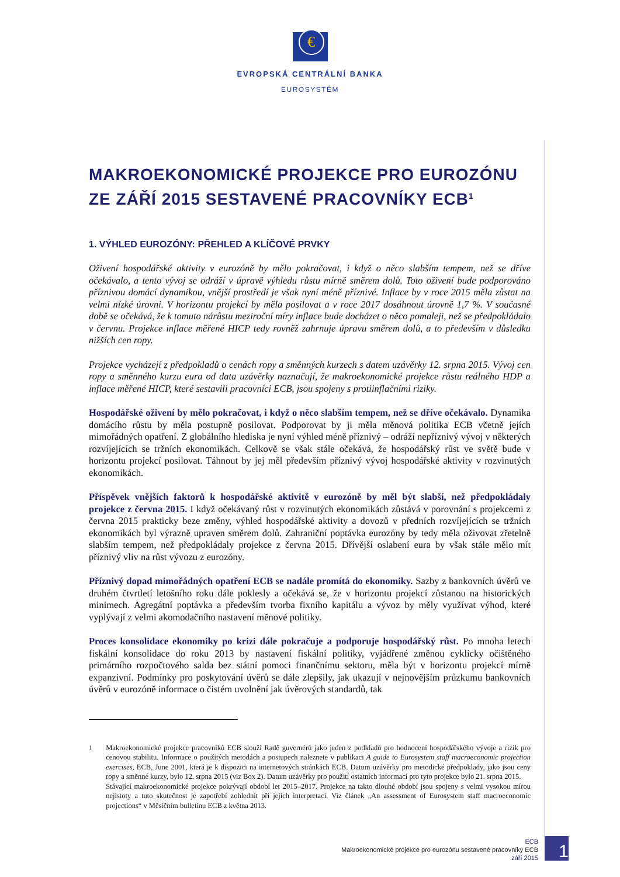€
EVROPSKÁ CENTRÁLNÍ BANKA
EUROSYSTÉM
MAKROEKONOMICKÉ PROJEKCE PRO EUROZÓNU ZE ZÁŘÍ 2015 SESTAVENÉ PRACOVNÍKY ECB<sup>1</sup>
1. VÝHLED EUROZÓNY: PŘEHLED A KLÍČOVÉ PRVKY
Oživení hospodářské aktivity v eurozóně by mělo pokračovat, i když o něco slabším tempem, než se dříve očekávalo, a tento vývoj se odráží v úpravě výhledu růstu mírně směrem dolů. Toto oživení bude podporováno příznivou domácí dynamikou, vnější prostředí je však nyní méně příznivé. Inflace by v roce 2015 měla zůstat na velmi nízké úrovni. V horizontu projekcí by měla posilovat a v roce 2017 dosáhnout úrovně 1,7 %. V současné době se očekává, že k tomuto nárůstu meziroční míry inflace bude docházet o něco pomaleji, než se předpokládalo v červnu. Projekce inflace měřené HICP tedy rovněž zahrnuje úpravu směrem dolů, a to především v důsledku nižších cen ropy.
Projekce vycházejí z předpokladů o cenách ropy a směnných kurzech s datem uzávěrky 12. srpna 2015. Vývoj cen ropy a směnného kurzu eura od data uzávěrky naznačují, že makroekonomické projekce růstu reálného HDP a inflace měřené HICP, které sestavili pracovníci ECB, jsou spojeny s protiinflačními riziky.
Hospodářské oživení by mělo pokračovat, i když o něco slabším tempem, než se dříve očekávalo. Dynamika domácího růstu by měla postupně posilovat. Podporovat by ji měla měnová politika ECB včetně jejích mimořádných opatření. Z globálního hlediska je nyní výhled méně příznivý – odráží nepříznivý vývoj v některých rozvíjejících se tržních ekonomikách. Celkově se však stále očekává, že hospodářský růst ve světě bude v horizontu projekcí posilovat. Táhnout by jej měl především příznivý vývoj hospodářské aktivity v rozvinutých ekonomikách.
Příspěvek vnějších faktorů k hospodářské aktivitě v eurozóně by měl být slabší, než předpokládaly projekce z června 2015. I když očekávaný růst v rozvinutých ekonomikách zůstává v porovnání s projekcemi z června 2015 prakticky beze změny, výhled hospodářské aktivity a dovozů v předních rozvíjejících se tržních ekonomikách byl výrazně upraven směrem dolů. Zahraniční poptávka eurozóny by tedy měla oživovat zřetelně slabším tempem, než předpokládaly projekce z června 2015. Dřívější oslabení eura by však stále mělo mít příznivý vliv na růst vývozu z eurozóny.
Příznivý dopad mimořádných opatření ECB se nadále promítá do ekonomiky. Sazby z bankovních úvěrů ve druhém čtvrtletí letošního roku dále poklesly a očekává se, že v horizontu projekcí zůstanou na historických minimech. Agregátní poptávka a především tvorba fixního kapitálu a vývoz by měly využívat výhod, které vyplývají z velmi akomodačního nastavení měnové politiky.
Proces konsolidace ekonomiky po krizi dále pokračuje a podporuje hospodářský růst. Po mnoha letech fiskální konsolidace do roku 2013 by nastavení fiskální politiky, vyjádřené změnou cyklicky očištěného primárního rozpočtového salda bez státní pomoci finančnímu sektoru, měla být v horizontu projekcí mírně expanzivní. Podmínky pro poskytování úvěrů se dále zlepšily, jak ukazují v nejnovějším průzkumu bankovních úvěrů v eurozóně informace o čistém uvolnění jak úvěrových standardů, tak
<sup>1</sup>
Makroekonomické projekce pracovníků ECB slouží Radě guvernérů jako jeden z podkladů pro hodnocení hospodářského vývoje a rizik pro cenovou stabilitu. Informace o použitých metodách a postupech naleznete v publikaci A guide to Eurosystem staff macroeconomic projection exercises, ECB, June 2001, která je k dispozici na internetových stránkách ECB. Datum uzávěrky pro metodické předpoklady, jako jsou ceny ropy a směnné kurzy, bylo 12. srpna 2015 (viz Box 2). Datum uzávěrky pro použití ostatních informací pro tyto projekce bylo 21. srpna 2015.
Stávající makroekonomické projekce pokrývají období let 2015–2017. Projekce na takto dlouhé období jsou spojeny s velmi vysokou mírou nejistoty a tuto skutečnost je zapotřebí zohlednit při jejich interpretaci. Viz článek „An assessment of Eurosystem staff macroeconomic projections“ v Měsíčním bulletinu ECB z května 2013.
ECB
Makroekonomické projekce pro eurozónu sestavené pracovníky ECB
září 2015
1